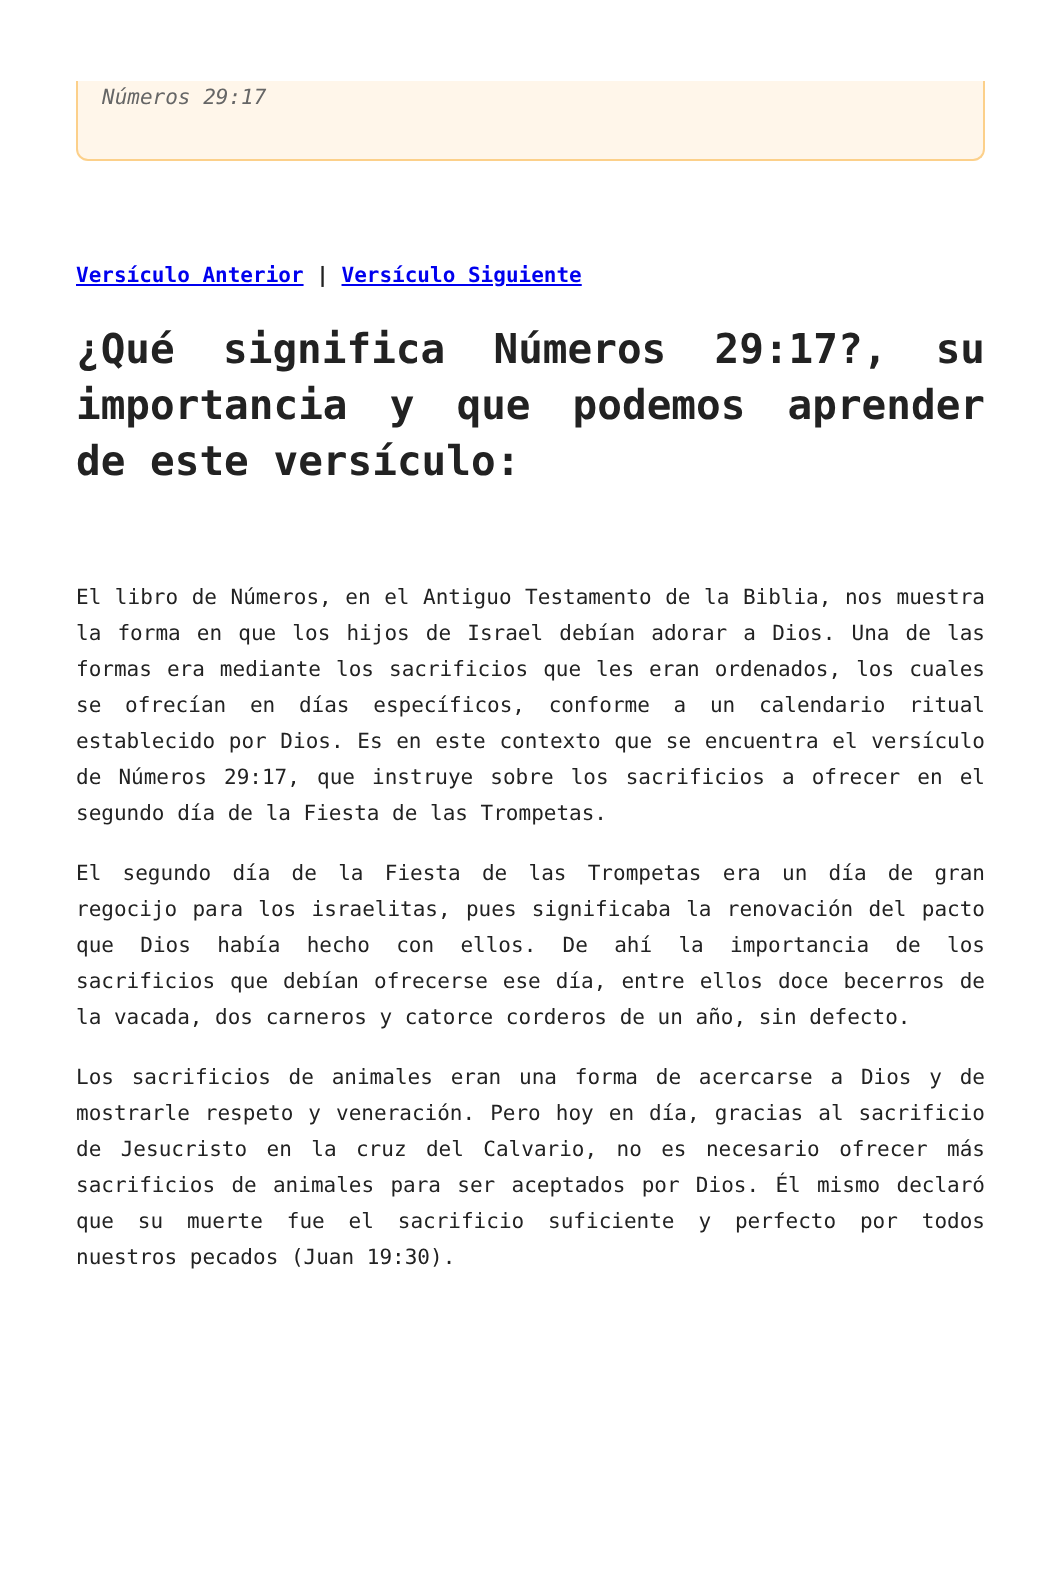Números 29:17
Versículo Anterior | Versículo Siguiente
¿Qué significa Números 29:17?, su importancia y que podemos aprender de este versículo:
El libro de Números, en el Antiguo Testamento de la Biblia, nos muestra la forma en que los hijos de Israel debían adorar a Dios. Una de las formas era mediante los sacrificios que les eran ordenados, los cuales se ofrecían en días específicos, conforme a un calendario ritual establecido por Dios. Es en este contexto que se encuentra el versículo de Números 29:17, que instruye sobre los sacrificios a ofrecer en el segundo día de la Fiesta de las Trompetas.
El segundo día de la Fiesta de las Trompetas era un día de gran regocijo para los israelitas, pues significaba la renovación del pacto que Dios había hecho con ellos. De ahí la importancia de los sacrificios que debían ofrecerse ese día, entre ellos doce becerros de la vacada, dos carneros y catorce corderos de un año, sin defecto.
Los sacrificios de animales eran una forma de acercarse a Dios y de mostrarle respeto y veneración. Pero hoy en día, gracias al sacrificio de Jesucristo en la cruz del Calvario, no es necesario ofrecer más sacrificios de animales para ser aceptados por Dios. Él mismo declaró que su muerte fue el sacrificio suficiente y perfecto por todos nuestros pecados (Juan 19:30).